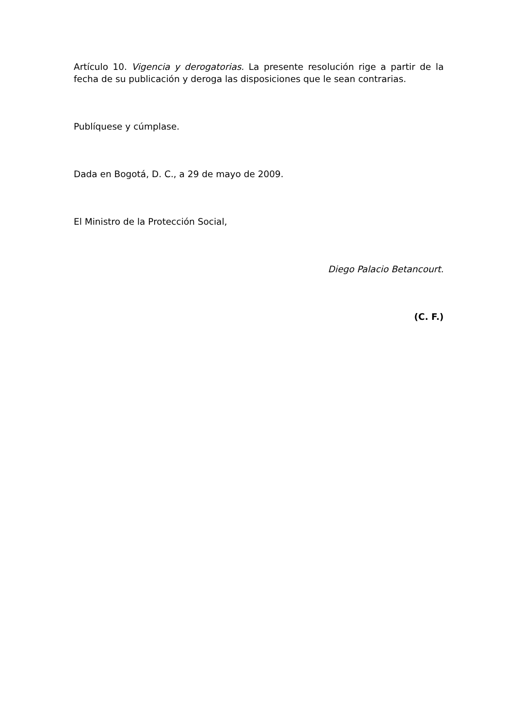Artículo 10. Vigencia y derogatorias. La presente resolución rige a partir de la fecha de su publicación y deroga las disposiciones que le sean contrarias.
Publíquese y cúmplase.
Dada en Bogotá, D. C., a 29 de mayo de 2009.
El Ministro de la Protección Social,
Diego Palacio Betancourt.
(C. F.)